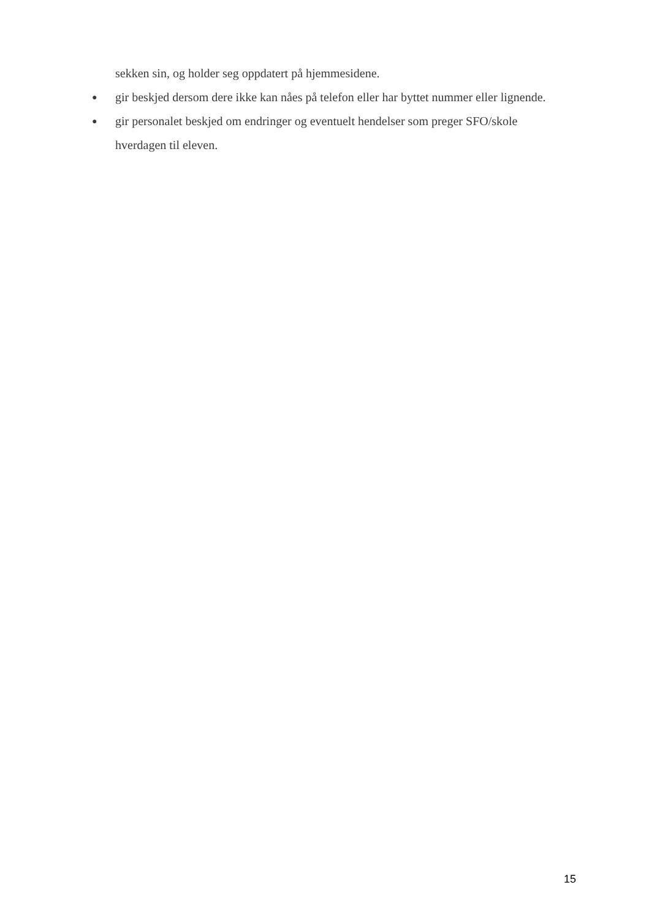sekken sin, og holder seg oppdatert på hjemmesidene.
● gir beskjed dersom dere ikke kan nåes på telefon eller har byttet nummer eller lignende.
● gir personalet beskjed om endringer og eventuelt hendelser som preger SFO/skole
hverdagen til eleven.
15